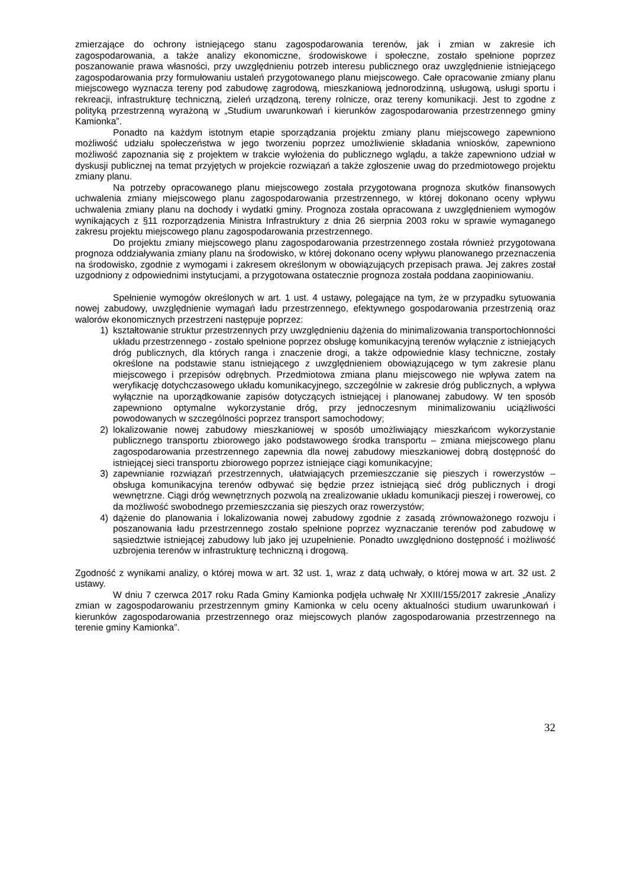zmierzające do ochrony istniejącego stanu zagospodarowania terenów, jak i zmian w zakresie ich zagospodarowania, a także analizy ekonomiczne, środowiskowe i społeczne, zostało spełnione poprzez poszanowanie prawa własności, przy uwzględnieniu potrzeb interesu publicznego oraz uwzględnienie istniejącego zagospodarowania przy formułowaniu ustaleń przygotowanego planu miejscowego. Całe opracowanie zmiany planu miejscowego wyznacza tereny pod zabudowę zagrodową, mieszkaniową jednorodzinną, usługową, usługi sportu i rekreacji, infrastrukturę techniczną, zieleń urządzoną, tereny rolnicze, oraz tereny komunikacji. Jest to zgodne z polityką przestrzenną wyrażoną w „Studium uwarunkowań i kierunków zagospodarowania przestrzennego gminy Kamionka”.
Ponadto na każdym istotnym etapie sporządzania projektu zmiany planu miejscowego zapewniono możliwość udziału społeczeństwa w jego tworzeniu poprzez umożliwienie składania wniosków, zapewniono możliwość zapoznania się z projektem w trakcie wyłożenia do publicznego wglądu, a także zapewniono udział w dyskusji publicznej na temat przyjętych w projekcie rozwiązań a także zgłoszenie uwag do przedmiotowego projektu zmiany planu.
Na potrzeby opracowanego planu miejscowego została przygotowana prognoza skutków finansowych uchwalenia zmiany miejscowego planu zagospodarowania przestrzennego, w której dokonano oceny wpływu uchwalenia zmiany planu na dochody i wydatki gminy. Prognoza została opracowana z uwzględnieniem wymogów wynikających z §11 rozporządzenia Ministra Infrastruktury z dnia 26 sierpnia 2003 roku w sprawie wymaganego zakresu projektu miejscowego planu zagospodarowania przestrzennego.
Do projektu zmiany miejscowego planu zagospodarowania przestrzennego została również przygotowana prognoza oddziaływania zmiany planu na środowisko, w której dokonano oceny wpływu planowanego przeznaczenia na środowisko, zgodnie z wymogami i zakresem określonym w obowiązujących przepisach prawa. Jej zakres został uzgodniony z odpowiednimi instytucjami, a przygotowana ostatecznie prognoza została poddana zaopiniowaniu.
Spełnienie wymogów określonych w art. 1 ust. 4 ustawy, polegające na tym, że w przypadku sytuowania nowej zabudowy, uwzględnienie wymagań ładu przestrzennego, efektywnego gospodarowania przestrzenią oraz walorów ekonomicznych przestrzeni następuje poprzez:
1) kształtowanie struktur przestrzennych przy uwzględnieniu dążenia do minimalizowania transportochłonności układu przestrzennego - zostało spełnione poprzez obsługę komunikacyjną terenów wyłącznie z istniejących dróg publicznych, dla których ranga i znaczenie drogi, a także odpowiednie klasy techniczne, zostały określone na podstawie stanu istniejącego z uwzględnieniem obowiązującego w tym zakresie planu miejscowego i przepisów odrębnych. Przedmiotowa zmiana planu miejscowego nie wpływa zatem na weryfikację dotychczasowego układu komunikacyjnego, szczególnie w zakresie dróg publicznych, a wpływa wyłącznie na uporządkowanie zapisów dotyczących istniejącej i planowanej zabudowy. W ten sposób zapewniono optymalne wykorzystanie dróg, przy jednoczesnym minimalizowaniu uciążliwości powodowanych w szczególności poprzez transport samochodowy;
2) lokalizowanie nowej zabudowy mieszkaniowej w sposób umożliwiający mieszkańcom wykorzystanie publicznego transportu zbiorowego jako podstawowego środka transportu – zmiana miejscowego planu zagospodarowania przestrzennego zapewnia dla nowej zabudowy mieszkaniowej dobrą dostępność do istniejącej sieci transportu zbiorowego poprzez istniejące ciągi komunikacyjne;
3) zapewnianie rozwiązań przestrzennych, ułatwiających przemieszczanie się pieszych i rowerzystów – obsługa komunikacyjna terenów odbywać się będzie przez istniejącą sieć dróg publicznych i drogi wewnętrzne. Ciągi dróg wewnętrznych pozwolą na zrealizowanie układu komunikacji pieszej i rowerowej, co da możliwość swobodnego przemieszczania się pieszych oraz rowerzystów;
4) dążenie do planowania i lokalizowania nowej zabudowy zgodnie z zasadą zrównoważonego rozwoju i poszanowania ładu przestrzennego zostało spełnione poprzez wyznaczanie terenów pod zabudowę w sąsiedztwie istniejącej zabudowy lub jako jej uzupełnienie. Ponadto uwzględniono dostępność i możliwość uzbrojenia terenów w infrastrukturę techniczną i drogową.
Zgodność z wynikami analizy, o której mowa w art. 32 ust. 1, wraz z datą uchwały, o której mowa w art. 32 ust. 2 ustawy.
W dniu 7 czerwca 2017 roku Rada Gminy Kamionka podjęła uchwałę Nr XXIII/155/2017 zakresie „Analizy zmian w zagospodarowaniu przestrzennym gminy Kamionka w celu oceny aktualności studium uwarunkowań i kierunków zagospodarowania przestrzennego oraz miejscowych planów zagospodarowania przestrzennego na terenie gminy Kamionka”.
32